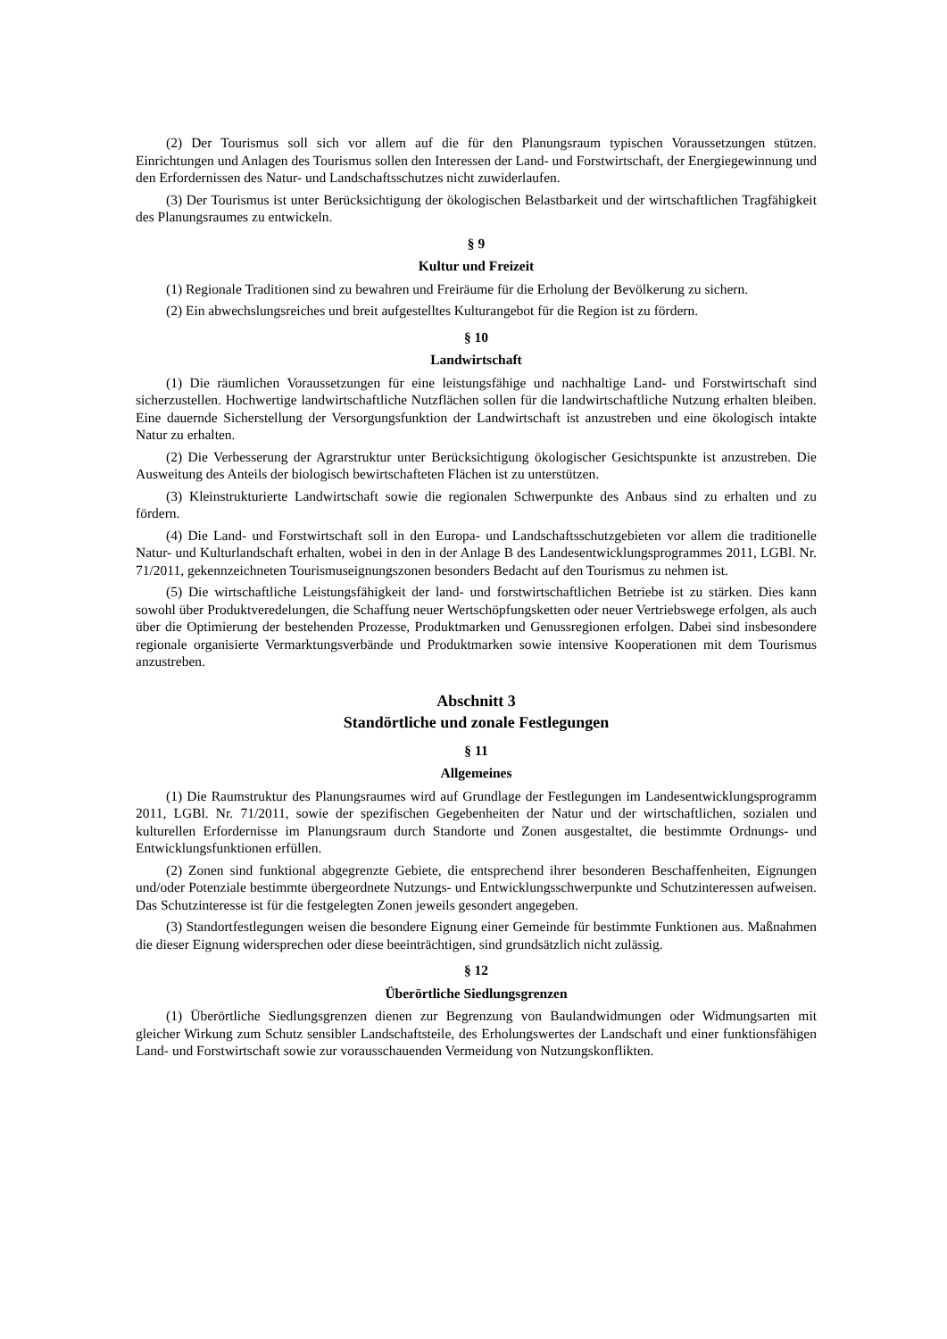(2) Der Tourismus soll sich vor allem auf die für den Planungsraum typischen Voraussetzungen stützen. Einrichtungen und Anlagen des Tourismus sollen den Interessen der Land- und Forstwirtschaft, der Energiegewinnung und den Erfordernissen des Natur- und Landschaftsschutzes nicht zuwiderlaufen.
(3) Der Tourismus ist unter Berücksichtigung der ökologischen Belastbarkeit und der wirtschaftlichen Tragfähigkeit des Planungsraumes zu entwickeln.
§ 9
Kultur und Freizeit
(1) Regionale Traditionen sind zu bewahren und Freiräume für die Erholung der Bevölkerung zu sichern.
(2) Ein abwechslungsreiches und breit aufgestelltes Kulturangebot für die Region ist zu fördern.
§ 10
Landwirtschaft
(1) Die räumlichen Voraussetzungen für eine leistungsfähige und nachhaltige Land- und Forstwirtschaft sind sicherzustellen. Hochwertige landwirtschaftliche Nutzflächen sollen für die landwirtschaftliche Nutzung erhalten bleiben. Eine dauernde Sicherstellung der Versorgungsfunktion der Landwirtschaft ist anzustreben und eine ökologisch intakte Natur zu erhalten.
(2) Die Verbesserung der Agrarstruktur unter Berücksichtigung ökologischer Gesichtspunkte ist anzustreben. Die Ausweitung des Anteils der biologisch bewirtschafteten Flächen ist zu unterstützen.
(3) Kleinstrukturierte Landwirtschaft sowie die regionalen Schwerpunkte des Anbaus sind zu erhalten und zu fördern.
(4) Die Land- und Forstwirtschaft soll in den Europa- und Landschaftsschutzgebieten vor allem die traditionelle Natur- und Kulturlandschaft erhalten, wobei in den in der Anlage B des Landesentwicklungsprogrammes 2011, LGBl. Nr. 71/2011, gekennzeichneten Tourismuseignungszonen besonders Bedacht auf den Tourismus zu nehmen ist.
(5) Die wirtschaftliche Leistungsfähigkeit der land- und forstwirtschaftlichen Betriebe ist zu stärken. Dies kann sowohl über Produktveredelungen, die Schaffung neuer Wertschöpfungsketten oder neuer Vertriebswege erfolgen, als auch über die Optimierung der bestehenden Prozesse, Produktmarken und Genussregionen erfolgen. Dabei sind insbesondere regionale organisierte Vermarktungsverbände und Produktmarken sowie intensive Kooperationen mit dem Tourismus anzustreben.
Abschnitt 3
Standörtliche und zonale Festlegungen
§ 11
Allgemeines
(1) Die Raumstruktur des Planungsraumes wird auf Grundlage der Festlegungen im Landesentwicklungsprogramm 2011, LGBl. Nr. 71/2011, sowie der spezifischen Gegebenheiten der Natur und der wirtschaftlichen, sozialen und kulturellen Erfordernisse im Planungsraum durch Standorte und Zonen ausgestaltet, die bestimmte Ordnungs- und Entwicklungsfunktionen erfüllen.
(2) Zonen sind funktional abgegrenzte Gebiete, die entsprechend ihrer besonderen Beschaffenheiten, Eignungen und/oder Potenziale bestimmte übergeordnete Nutzungs- und Entwicklungsschwerpunkte und Schutzinteressen aufweisen. Das Schutzinteresse ist für die festgelegten Zonen jeweils gesondert angegeben.
(3) Standortfestlegungen weisen die besondere Eignung einer Gemeinde für bestimmte Funktionen aus. Maßnahmen die dieser Eignung widersprechen oder diese beeinträchtigen, sind grundsätzlich nicht zulässig.
§ 12
Überörtliche Siedlungsgrenzen
(1) Überörtliche Siedlungsgrenzen dienen zur Begrenzung von Baulandwidmungen oder Widmungsarten mit gleicher Wirkung zum Schutz sensibler Landschaftsteile, des Erholungswertes der Landschaft und einer funktionsfähigen Land- und Forstwirtschaft sowie zur vorausschauenden Vermeidung von Nutzungskonflikten.